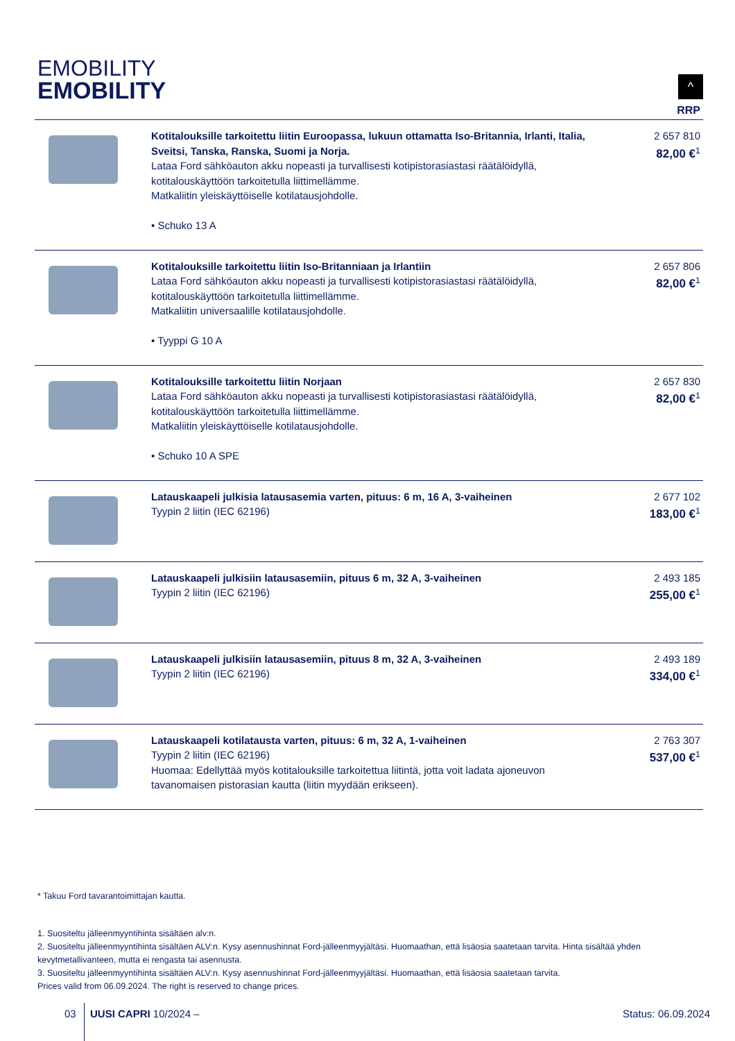EMOBILITY
EMOBILITY
^
| | | RRP |
| --- | --- | --- |
| | Kotitalouksille tarkoitettu liitin Euroopassa, lukuun ottamatta Iso-Britannia, Irlanti, Italia, Sveitsi, Tanska, Ranska, Suomi ja Norja. Lataa Ford sähköauton akku nopeasti ja turvallisesti kotipistorasiastasi räätälöidyllä, kotitalouskäyttöön tarkoitetulla liittimellämme. Matkaliitin yleiskäyttöiselle kotilatausjohdolle. • Schuko 13 A | 2 657 810 82,00 €<sup>1</sup> |
| | Kotitalouksille tarkoitettu liitin Iso-Britanniaan ja Irlantiin Lataa Ford sähköauton akku nopeasti ja turvallisesti kotipistorasiastasi räätälöidyllä, kotitalouskäyttöön tarkoitetulla liittimellämme. Matkaliitin universaalille kotilatausjohdolle. • Tyyppi G 10 A | 2 657 806 82,00 €<sup>1</sup> |
| | Kotitalouksille tarkoitettu liitin Norjaan Lataa Ford sähköauton akku nopeasti ja turvallisesti kotipistorasiastasi räätälöidyllä, kotitalouskäyttöön tarkoitetulla liittimellämme. Matkaliitin yleiskäyttöiselle kotilatausjohdolle. • Schuko 10 A SPE | 2 657 830 82,00 €<sup>1</sup> |
| | Latauskaapeli julkisia latausasemia varten, pituus: 6 m, 16 A, 3-vaiheinen Tyypin 2 liitin (IEC 62196) | 2 677 102 183,00 €<sup>1</sup> |
| | Latauskaapeli julkisiin latausasemiin, pituus 6 m, 32 A, 3-vaiheinen Tyypin 2 liitin (IEC 62196) | 2 493 185 255,00 €<sup>1</sup> |
| | Latauskaapeli julkisiin latausasemiin, pituus 8 m, 32 A, 3-vaiheinen Tyypin 2 liitin (IEC 62196) | 2 493 189 334,00 €<sup>1</sup> |
| | Latauskaapeli kotilatausta varten, pituus: 6 m, 32 A, 1-vaiheinen Tyypin 2 liitin (IEC 62196) Huomaa: Edellyttää myös kotitalouksille tarkoitettua liitintä, jotta voit ladata ajoneuvon tavanomaisen pistorasian kautta (liitin myydään erikseen). | 2 763 307 537,00 €<sup>1</sup> |
* Takuu Ford tavarantoimittajan kautta.
1. Suositeltu jälleenmyyntihinta sisältäen alv:n.
2. Suositeltu jälleenmyyntihinta sisältäen ALV:n. Kysy asennushinnat Ford-jälleenmyyjältäsi. Huomaathan, että lisäosia saatetaan tarvita. Hinta sisältää yhden kevytmetallivanteen, mutta ei rengasta tai asennusta.
3. Suositeltu jälleenmyyntihinta sisältäen ALV:n. Kysy asennushinnat Ford-jälleenmyyjältäsi. Huomaathan, että lisäosia saatetaan tarvita.
Prices valid from 06.09.2024. The right is reserved to change prices.
03 UUSI CAPRI 10/2024 – Status: 06.09.2024